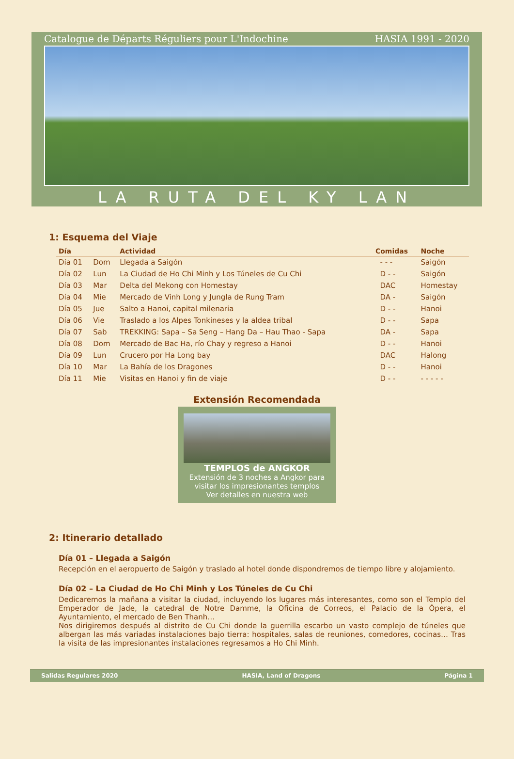Catalogue de Départs Réguliers pour L'Indochine HASIA 1991 - 2020
LA RUTA DEL KY LAN
1: Esquema del Viaje
| Día | | Actividad | Comidas | Noche |
| --- | --- | --- | --- | --- |
| Día 01 | Dom | Llegada a Saigón | - - - | Saigón |
| Día 02 | Lun | La Ciudad de Ho Chi Minh y Los Túneles de Cu Chi | D - - | Saigón |
| Día 03 | Mar | Delta del Mekong con Homestay | DAC | Homestay |
| Día 04 | Mie | Mercado de Vinh Long y Jungla de Rung Tram | DA - | Saigón |
| Día 05 | Jue | Salto a Hanoi, capital milenaria | D - - | Hanoi |
| Día 06 | Vie | Traslado a los Alpes Tonkineses y la aldea tribal | D - - | Sapa |
| Día 07 | Sab | TREKKING: Sapa – Sa Seng – Hang Da – Hau Thao - Sapa | DA - | Sapa |
| Día 08 | Dom | Mercado de Bac Ha, río Chay y regreso a Hanoi | D - - | Hanoi |
| Día 09 | Lun | Crucero por Ha Long bay | DAC | Halong |
| Día 10 | Mar | La Bahía de los Dragones | D - - | Hanoi |
| Día 11 | Mie | Visitas en Hanoi y fin de viaje | D - - | - - - - - |
Extensión Recomendada
TEMPLOS de ANGKOR
Extensión de 3 noches a Angkor para visitar los impresionantes templos
Ver detalles en nuestra web
2: Itinerario detallado
Día 01 – Llegada a Saigón
Recepción en el aeropuerto de Saigón y traslado al hotel donde dispondremos de tiempo libre y alojamiento.
Día 02 – La Ciudad de Ho Chi Minh y Los Túneles de Cu Chi
Dedicaremos la mañana a visitar la ciudad, incluyendo los lugares más interesantes, como son el Templo del Emperador de Jade, la catedral de Notre Damme, la Oficina de Correos, el Palacio de la Ópera, el Ayuntamiento, el mercado de Ben Thanh…
Nos dirigiremos después al distrito de Cu Chi donde la guerrilla escarbo un vasto complejo de túneles que albergan las más variadas instalaciones bajo tierra: hospitales, salas de reuniones, comedores, cocinas… Tras la visita de las impresionantes instalaciones regresamos a Ho Chi Minh.
Salidas Regulares 2020 HASIA, Land of Dragons Página 1